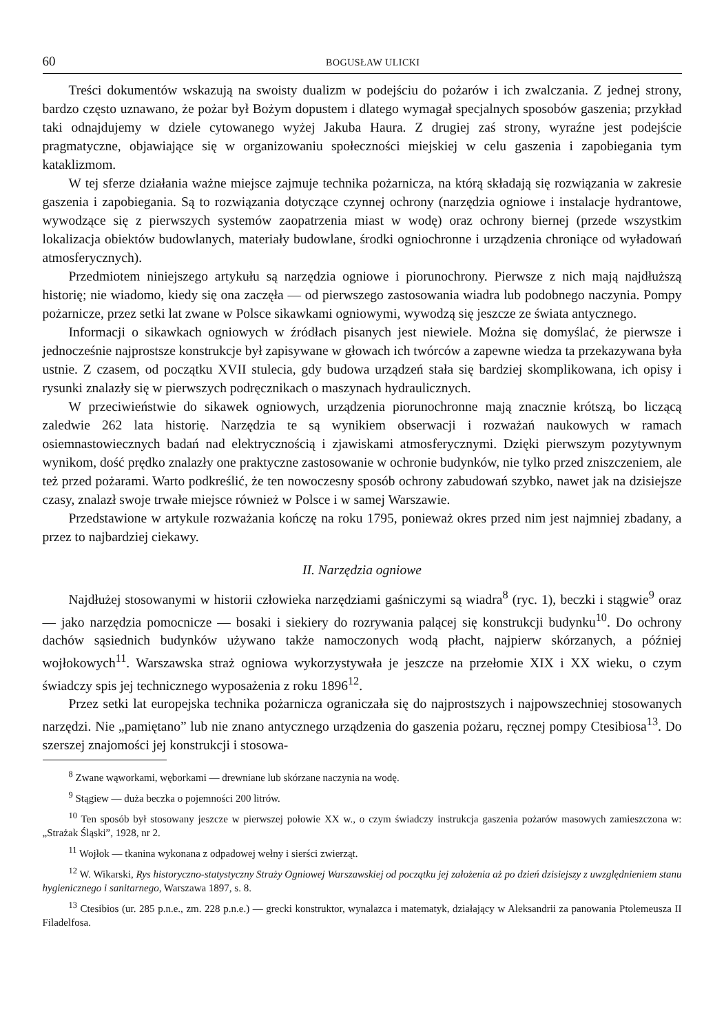60 BOGUSŁAW ULICKI
Treści dokumentów wskazują na swoisty dualizm w podejściu do pożarów i ich zwalczania. Z jednej strony, bardzo często uznawano, że pożar był Bożym dopustem i dlatego wymagał specjalnych sposobów gaszenia; przykład taki odnajdujemy w dziele cytowanego wyżej Jakuba Haura. Z drugiej zaś strony, wyraźne jest podejście pragmatyczne, objawiające się w organizowaniu społeczności miejskiej w celu gaszenia i zapobiegania tym kataklizmom.
W tej sferze działania ważne miejsce zajmuje technika pożarnicza, na którą składają się rozwiązania w zakresie gaszenia i zapobiegania. Są to rozwiązania dotyczące czynnej ochrony (narzędzia ogniowe i instalacje hydrantowe, wywodzące się z pierwszych systemów zaopatrzenia miast w wodę) oraz ochrony biernej (przede wszystkim lokalizacja obiektów budowlanych, materiały budowlane, środki ogniochronne i urządzenia chroniące od wyładowań atmosferycznych).
Przedmiotem niniejszego artykułu są narzędzia ogniowe i piorunochrony. Pierwsze z nich mają najdłuższą historię; nie wiadomo, kiedy się ona zaczęła — od pierwszego zastosowania wiadra lub podobnego naczynia. Pompy pożarnicze, przez setki lat zwane w Polsce sikawkami ogniowymi, wywodzą się jeszcze ze świata antycznego.
Informacji o sikawkach ogniowych w źródłach pisanych jest niewiele. Można się domyślać, że pierwsze i jednocześnie najprostsze konstrukcje był zapisywane w głowach ich twórców a zapewne wiedza ta przekazywana była ustnie. Z czasem, od początku XVII stulecia, gdy budowa urządzeń stała się bardziej skomplikowana, ich opisy i rysunki znalazły się w pierwszych podręcznikach o maszynach hydraulicznych.
W przeciwieństwie do sikawek ogniowych, urządzenia piorunochronne mają znacznie krótszą, bo liczącą zaledwie 262 lata historię. Narzędzia te są wynikiem obserwacji i rozważań naukowych w ramach osiemnastowiecznych badań nad elektrycznością i zjawiskami atmosferycznymi. Dzięki pierwszym pozytywnym wynikom, dość prędko znalazły one praktyczne zastosowanie w ochronie budynków, nie tylko przed zniszczeniem, ale też przed pożarami. Warto podkreślić, że ten nowoczesny sposób ochrony zabudowań szybko, nawet jak na dzisiejsze czasy, znalazł swoje trwałe miejsce również w Polsce i w samej Warszawie.
Przedstawione w artykule rozważania kończę na roku 1795, ponieważ okres przed nim jest najmniej zbadany, a przez to najbardziej ciekawy.
II. Narzędzia ogniowe
Najdłużej stosowanymi w historii człowieka narzędziami gaśniczymi są wiadra<sup>8</sup> (ryc. 1), beczki i stągwie<sup>9</sup> oraz — jako narzędzia pomocnicze — bosaki i siekiery do rozrywania palącej się konstrukcji budynku<sup>10</sup>. Do ochrony dachów sąsiednich budynków używano także namoczonych wodą płacht, najpierw skórzanych, a później wojłokowych<sup>11</sup>. Warszawska straż ogniowa wykorzystywała je jeszcze na przełomie XIX i XX wieku, o czym świadczy spis jej technicznego wyposażenia z roku 1896<sup>12</sup>.
Przez setki lat europejska technika pożarnicza ograniczała się do najprostszych i najpowszechniej stosowanych narzędzi. Nie „pamiętano” lub nie znano antycznego urządzenia do gaszenia pożaru, ręcznej pompy Ctesibiosa<sup>13</sup>. Do szerszej znajomości jej konstrukcji i stosowa-
<sup>8</sup> Zwane wąworkami, węborkami — drewniane lub skórzane naczynia na wodę.
<sup>9</sup> Stągiew — duża beczka o pojemności 200 litrów.
<sup>10</sup> Ten sposób był stosowany jeszcze w pierwszej połowie XX w., o czym świadczy instrukcja gaszenia pożarów masowych zamieszczona w: „Strażak Śląski”, 1928, nr 2.
<sup>11</sup> Wojłok — tkanina wykonana z odpadowej wełny i sierści zwierząt.
<sup>12</sup> W. Wikarski, Rys historyczno-statystyczny Straży Ogniowej Warszawskiej od początku jej założenia aż po dzień dzisiejszy z uwzględnieniem stanu hygienicznego i sanitarnego, Warszawa 1897, s. 8.
<sup>13</sup> Ctesibios (ur. 285 p.n.e., zm. 228 p.n.e.) — grecki konstruktor, wynalazca i matematyk, działający w Aleksandrii za panowania Ptolemeusza II Filadelfosa.